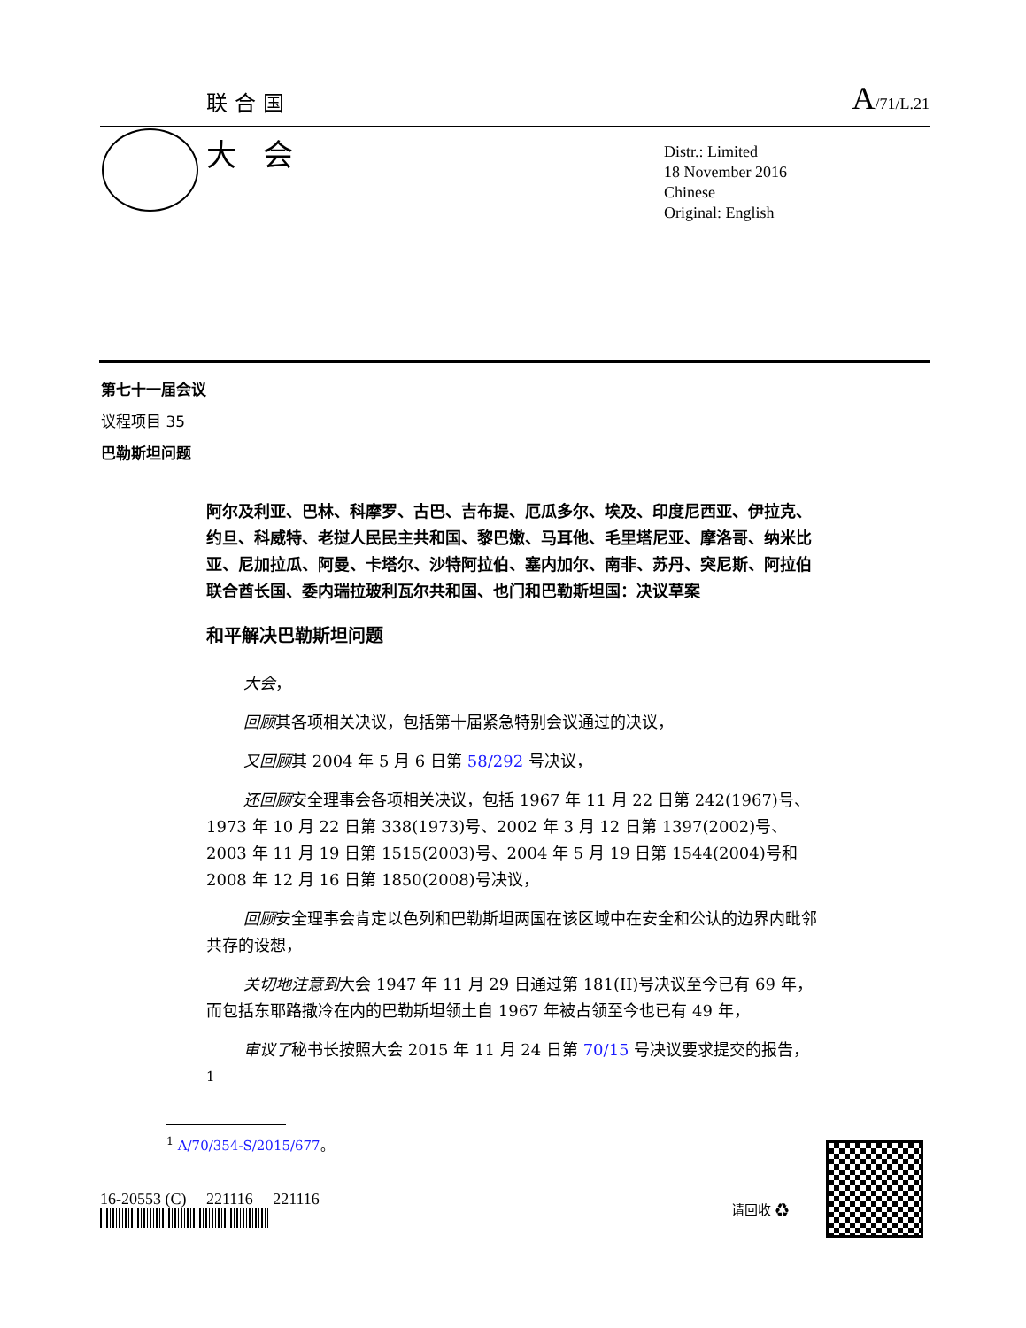联合国 A/71/L.21
大会
Distr.: Limited
18 November 2016
Chinese
Original: English
第七十一届会议
议程项目 35
巴勒斯坦问题
阿尔及利亚、巴林、科摩罗、古巴、吉布提、厄瓜多尔、埃及、印度尼西亚、伊拉克、约旦、科威特、老挝人民民主共和国、黎巴嫩、马耳他、毛里塔尼亚、摩洛哥、纳米比亚、尼加拉瓜、阿曼、卡塔尔、沙特阿拉伯、塞内加尔、南非、苏丹、突尼斯、阿拉伯联合酋长国、委内瑞拉玻利瓦尔共和国、也门和巴勒斯坦国：决议草案
和平解决巴勒斯坦问题
大会，
回顾其各项相关决议，包括第十届紧急特别会议通过的决议，
又回顾其 2004 年 5 月 6 日第 58/292 号决议，
还回顾安全理事会各项相关决议，包括 1967 年 11 月 22 日第 242(1967)号、1973 年 10 月 22 日第 338(1973)号、2002 年 3 月 12 日第 1397(2002)号、2003 年 11 月 19 日第 1515(2003)号、2004 年 5 月 19 日第 1544(2004)号和 2008 年 12 月 16 日第 1850(2008)号决议，
回顾安全理事会肯定以色列和巴勒斯坦两国在该区域中在安全和公认的边界内毗邻共存的设想，
关切地注意到大会 1947 年 11 月 29 日通过第 181(II)号决议至今已有 69 年，而包括东耶路撒冷在内的巴勒斯坦领土自 1967 年被占领至今也已有 49 年，
审议了秘书长按照大会 2015 年 11 月 24 日第 70/15 号决议要求提交的报告，<sup>1</sup>
<sup>1</sup> A/70/354-S/2015/677。
16-20553 (C) 221116 221116
请回收 ♻